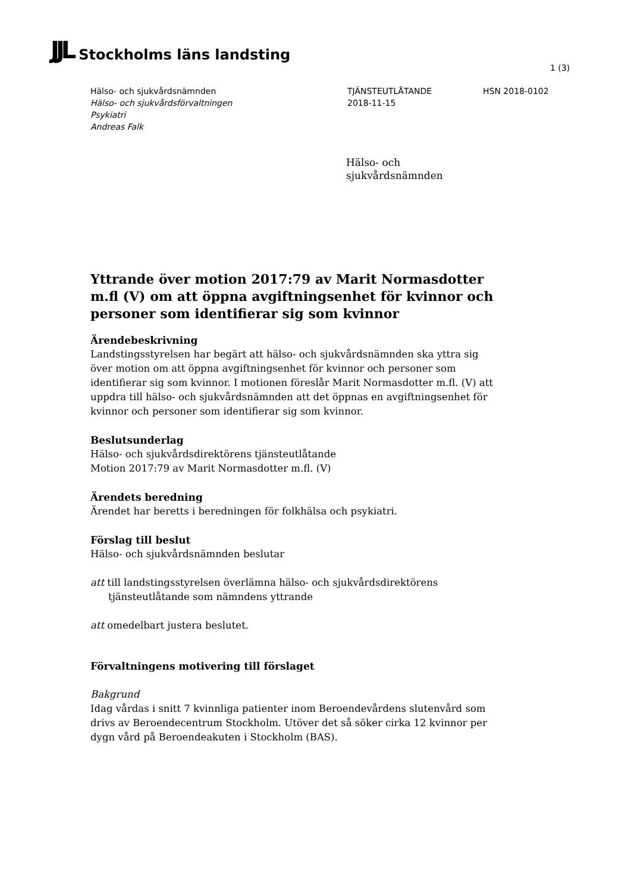JJL Stockholms läns landsting
1 (3)
Hälso- och sjukvårdsnämnden
Hälso- och sjukvårdsförvaltningen
Psykiatri
Andreas Falk
TJÄNSTEUTLÅTANDE
2018-11-15
HSN 2018-0102
Hälso- och
sjukvårdsnämnden
Yttrande över motion 2017:79 av Marit Normasdotter m.fl (V) om att öppna avgiftningsenhet för kvinnor och personer som identifierar sig som kvinnor
Ärendebeskrivning
Landstingsstyrelsen har begärt att hälso- och sjukvårdsnämnden ska yttra sig över motion om att öppna avgiftningsenhet för kvinnor och personer som identifierar sig som kvinnor. I motionen föreslår Marit Normasdotter m.fl. (V) att uppdra till hälso- och sjukvårdsnämnden att det öppnas en avgiftningsenhet för kvinnor och personer som identifierar sig som kvinnor.
Beslutsunderlag
Hälso- och sjukvårdsdirektörens tjänsteutlåtande
Motion 2017:79 av Marit Normasdotter m.fl. (V)
Ärendets beredning
Ärendet har beretts i beredningen för folkhälsa och psykiatri.
Förslag till beslut
Hälso- och sjukvårdsnämnden beslutar
att till landstingsstyrelsen överlämna hälso- och sjukvårdsdirektörens tjänsteutlåtande som nämndens yttrande
att omedelbart justera beslutet.
Förvaltningens motivering till förslaget
Bakgrund
Idag vårdas i snitt 7 kvinnliga patienter inom Beroendevårdens slutenvård som drivs av Beroendecentrum Stockholm. Utöver det så söker cirka 12 kvinnor per dygn vård på Beroendeakuten i Stockholm (BAS).